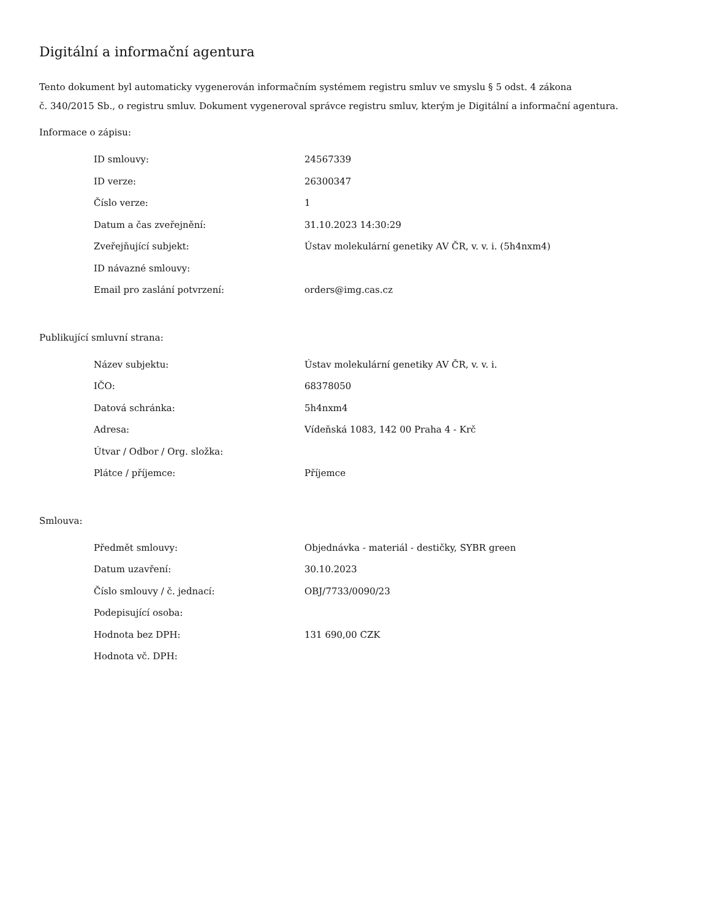Digitální a informační agentura
Tento dokument byl automaticky vygenerován informačním systémem registru smluv ve smyslu § 5 odst. 4 zákona
č. 340/2015 Sb., o registru smluv. Dokument vygeneroval správce registru smluv, kterým je Digitální a informační agentura.
Informace o zápisu:
| ID smlouvy: | 24567339 |
| ID verze: | 26300347 |
| Číslo verze: | 1 |
| Datum a čas zveřejnění: | 31.10.2023 14:30:29 |
| Zveřejňující subjekt: | Ústav molekulární genetiky AV ČR, v. v. i. (5h4nxm4) |
| ID návazné smlouvy: | |
| Email pro zaslání potvrzení: | orders@img.cas.cz |
Publikující smluvní strana:
| Název subjektu: | Ústav molekulární genetiky AV ČR, v. v. i. |
| IČO: | 68378050 |
| Datová schránka: | 5h4nxm4 |
| Adresa: | Vídeňská 1083, 142 00 Praha 4 - Krč |
| Útvar / Odbor / Org. složka: | |
| Plátce / příjemce: | Příjemce |
Smlouva:
| Předmět smlouvy: | Objednávka - materiál - destičky, SYBR green |
| Datum uzavření: | 30.10.2023 |
| Číslo smlouvy / č. jednací: | OBJ/7733/0090/23 |
| Podepisující osoba: | |
| Hodnota bez DPH: | 131 690,00 CZK |
| Hodnota vč. DPH: | |